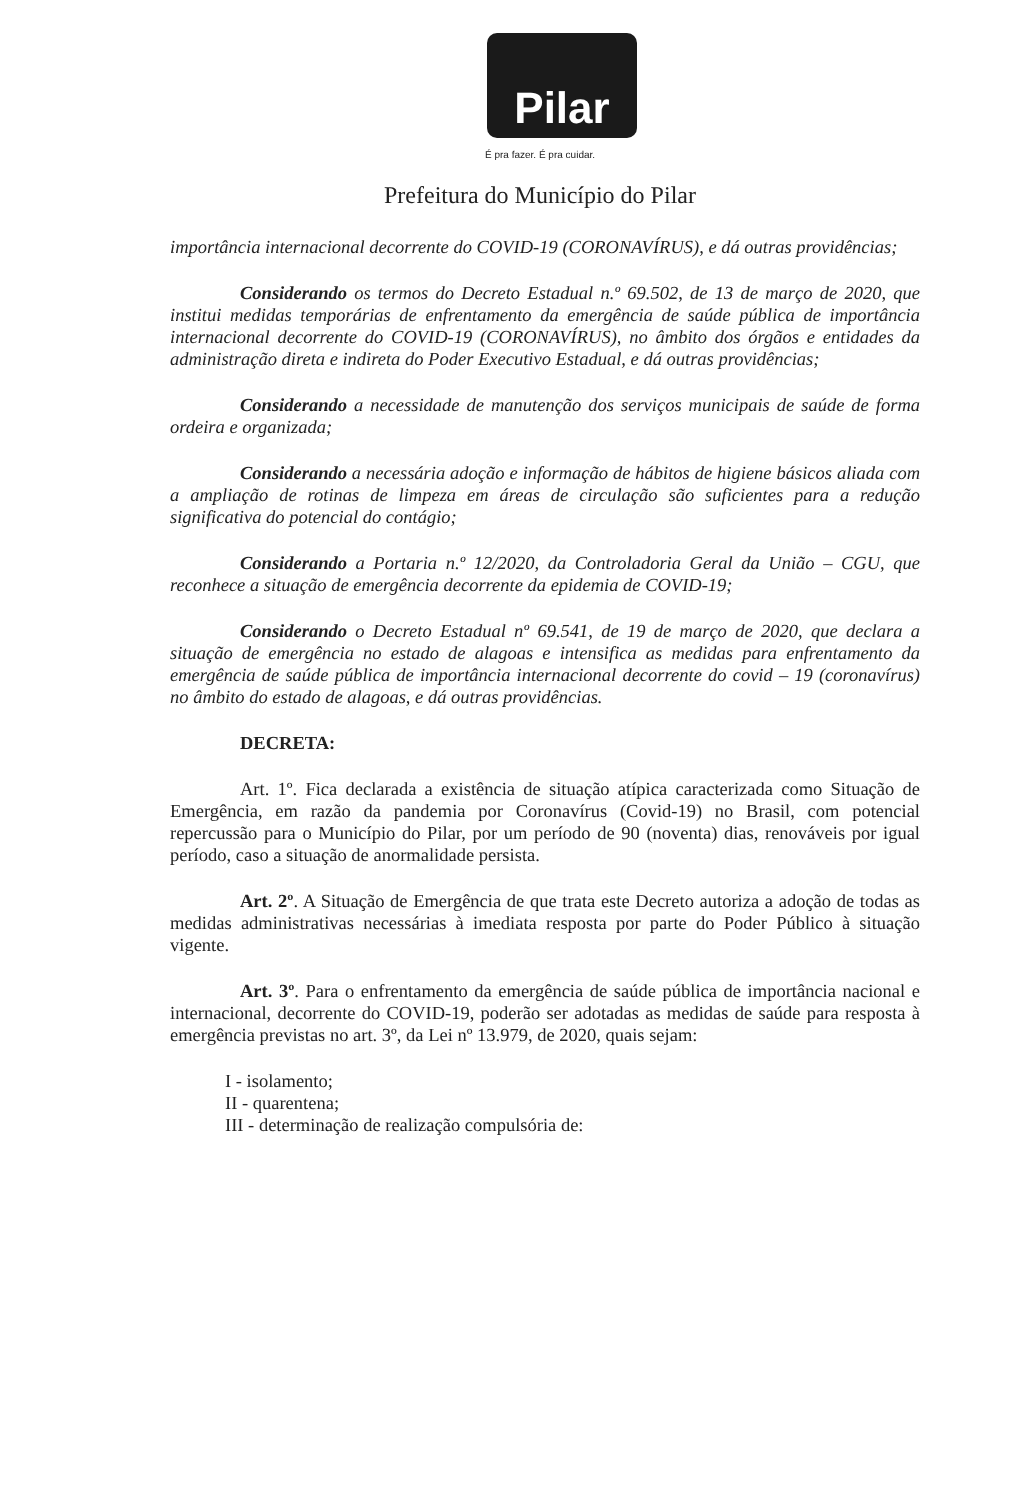Pilar
É pra fazer. É pra cuidar.
Prefeitura do Município do Pilar
importância internacional decorrente do COVID-19 (CORONAVÍRUS), e dá outras providências;
Considerando os termos do Decreto Estadual n.º 69.502, de 13 de março de 2020, que institui medidas temporárias de enfrentamento da emergência de saúde pública de importância internacional decorrente do COVID-19 (CORONAVÍRUS), no âmbito dos órgãos e entidades da administração direta e indireta do Poder Executivo Estadual, e dá outras providências;
Considerando a necessidade de manutenção dos serviços municipais de saúde de forma ordeira e organizada;
Considerando a necessária adoção e informação de hábitos de higiene básicos aliada com a ampliação de rotinas de limpeza em áreas de circulação são suficientes para a redução significativa do potencial do contágio;
Considerando a Portaria n.º 12/2020, da Controladoria Geral da União – CGU, que reconhece a situação de emergência decorrente da epidemia de COVID-19;
Considerando o Decreto Estadual nº 69.541, de 19 de março de 2020, que declara a situação de emergência no estado de alagoas e intensifica as medidas para enfrentamento da emergência de saúde pública de importância internacional decorrente do covid – 19 (coronavírus) no âmbito do estado de alagoas, e dá outras providências.
DECRETA:
Art. 1º. Fica declarada a existência de situação atípica caracterizada como Situação de Emergência, em razão da pandemia por Coronavírus (Covid-19) no Brasil, com potencial repercussão para o Município do Pilar, por um período de 90 (noventa) dias, renováveis por igual período, caso a situação de anormalidade persista.
Art. 2º. A Situação de Emergência de que trata este Decreto autoriza a adoção de todas as medidas administrativas necessárias à imediata resposta por parte do Poder Público à situação vigente.
Art. 3º. Para o enfrentamento da emergência de saúde pública de importância nacional e internacional, decorrente do COVID-19, poderão ser adotadas as medidas de saúde para resposta à emergência previstas no art. 3º, da Lei nº 13.979, de 2020, quais sejam:
I - isolamento;
II - quarentena;
III - determinação de realização compulsória de: